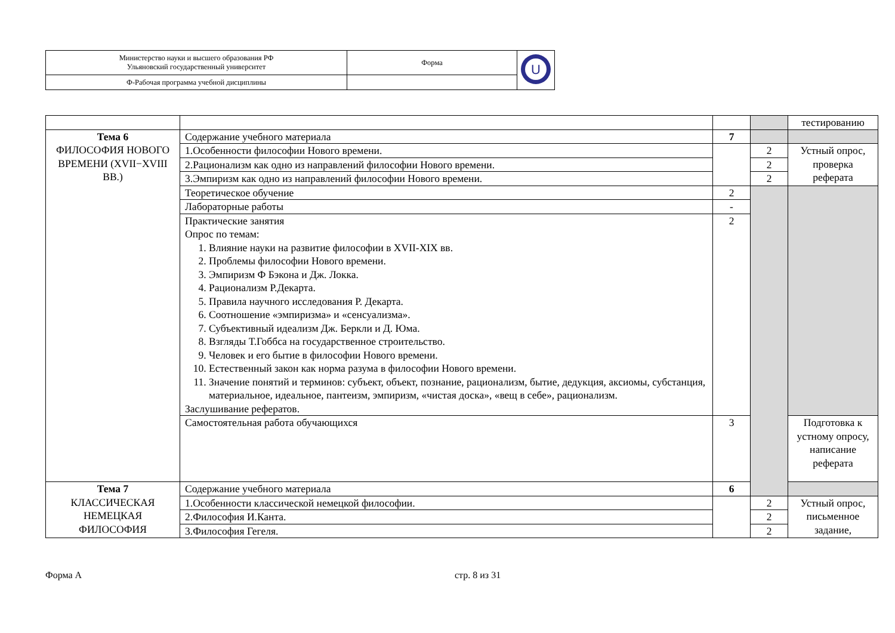| Министерство науки и высшего образования РФ Ульяновский государственный университет | Форма | U |
| Ф-Рабочая программа учебной дисциплины | | |
| | | | | тестированию |
| Тема 6 ФИЛОСОФИЯ НОВОГО ВРЕМЕНИ (XVII−XVIII ВВ.) | Содержание учебного материала | 7 | | |
| | 1.Особенности философии Нового времени. | | 2 | Устный опрос, проверка реферата |
| | 2.Рационализм как одно из направлений философии Нового времени. | | 2 | |
| | 3.Эмпиризм как одно из направлений философии Нового времени. | | 2 | |
| | Теоретическое обучение | 2 | | |
| | Лабораторные работы | - | | |
| | Практические занятия Опрос по темам: 1. Влияние науки на развитие философии в XVII-XIX вв. 2. Проблемы философии Нового времени. 3. Эмпиризм Ф Бэкона и Дж. Локка. 4. Рационализм Р.Декарта. 5. Правила научного исследования Р. Декарта. 6. Соотношение «эмпиризма» и «сенсуализма». 7. Субъективный идеализм Дж. Беркли и Д. Юма. 8. Взгляды Т.Гоббса на государственное строительство. 9. Человек и его бытие в философии Нового времени. 10. Естественный закон как норма разума в философии Нового времени. 11. Значение понятий и терминов: субъект, объект, познание, рационализм, бытие, дедукция, аксиомы, субстанция, материальное, идеальное, пантеизм, эмпиризм, «чистая доска», «вещ в себе», рационализм. Заслушивание рефератов. | 2 | | |
| | Самостоятельная работа обучающихся | 3 | | Подготовка к устному опросу, написание реферата |
| Тема 7 КЛАССИЧЕСКАЯ НЕМЕЦКАЯ ФИЛОСОФИЯ | Содержание учебного материала | 6 | | |
| | 1.Особенности классической немецкой философии. | | 2 | Устный опрос, письменное задание, |
| | 2.Философия И.Канта. | | 2 | |
| | 3.Философия Гегеля. | | 2 | |
Форма А стр. 8 из 31